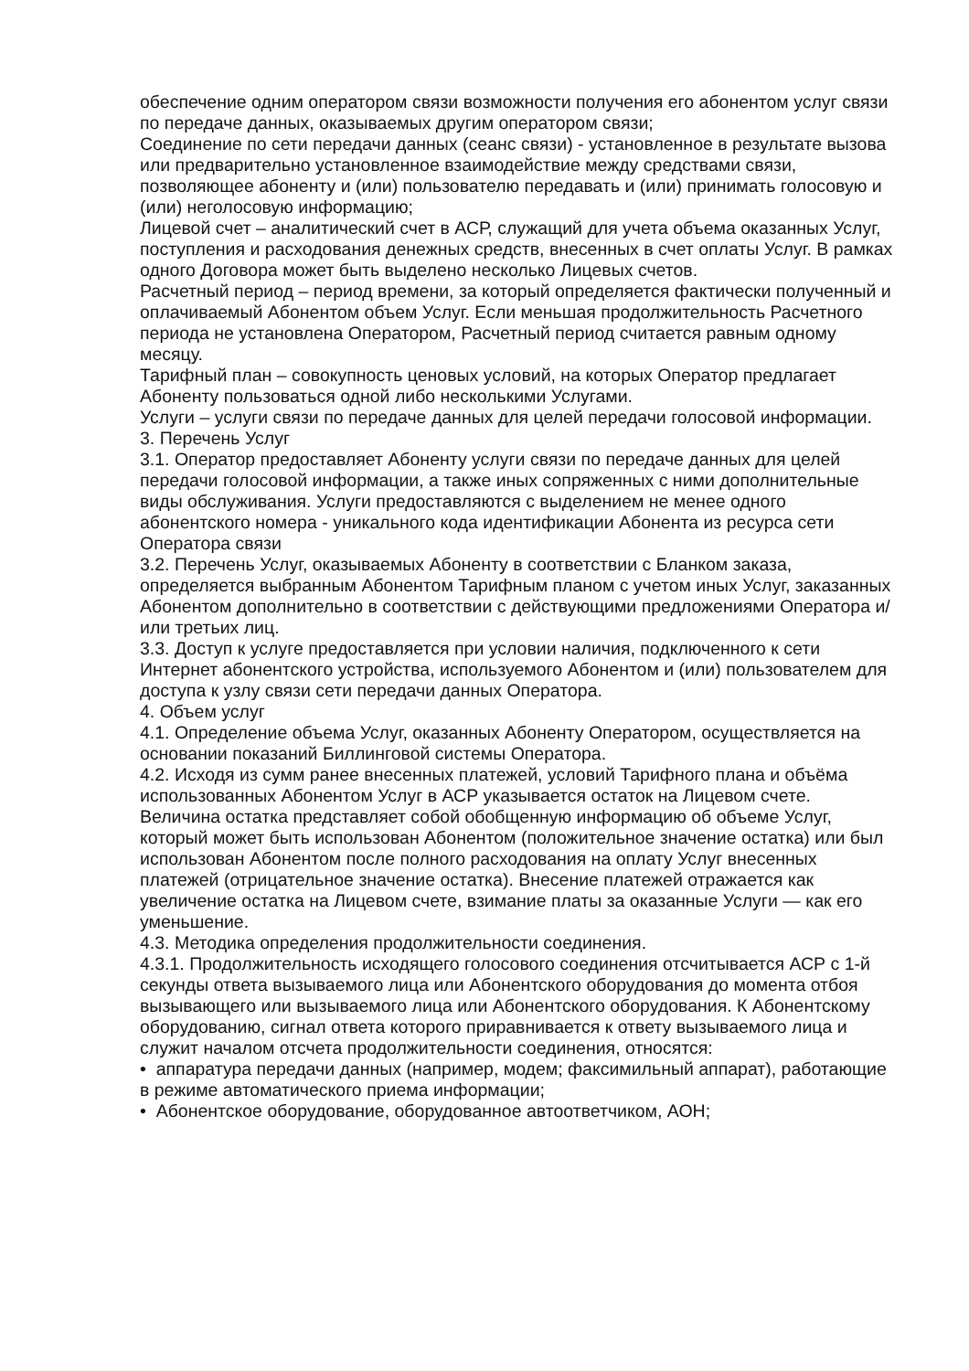обеспечение одним оператором связи возможности получения его абонентом услуг связи по передаче данных, оказываемых другим оператором связи;
Соединение по сети передачи данных (сеанс связи) - установленное в результате вызова или предварительно установленное взаимодействие между средствами связи, позволяющее абоненту и (или) пользователю передавать и (или) принимать голосовую и (или) неголосовую информацию;
Лицевой счет – аналитический счет в АСР, служащий для учета объема оказанных Услуг, поступления и расходования денежных средств, внесенных в счет оплаты Услуг. В рамках одного Договора может быть выделено несколько Лицевых счетов.
Расчетный период – период времени, за который определяется фактически полученный и оплачиваемый Абонентом объем Услуг. Если меньшая продолжительность Расчетного периода не установлена Оператором, Расчетный период считается равным одному месяцу.
Тарифный план – совокупность ценовых условий, на которых Оператор предлагает Абоненту пользоваться одной либо несколькими Услугами.
Услуги – услуги связи по передаче данных для целей передачи голосовой информации.
3. Перечень Услуг
3.1. Оператор предоставляет Абоненту услуги связи по передаче данных для целей передачи голосовой информации, а также иных сопряженных с ними дополнительные виды обслуживания. Услуги предоставляются с выделением не менее одного абонентского номера - уникального кода идентификации Абонента из ресурса сети Оператора связи
3.2. Перечень Услуг, оказываемых Абоненту в соответствии с Бланком заказа, определяется выбранным Абонентом Тарифным планом с учетом иных Услуг, заказанных Абонентом дополнительно в соответствии с действующими предложениями Оператора и/или третьих лиц.
3.3. Доступ к услуге предоставляется при условии наличия, подключенного к сети Интернет абонентского устройства, используемого Абонентом и (или) пользователем для доступа к узлу связи сети передачи данных Оператора.
4. Объем услуг
4.1. Определение объема Услуг, оказанных Абоненту Оператором, осуществляется на основании показаний Биллинговой системы Оператора.
4.2. Исходя из сумм ранее внесенных платежей, условий Тарифного плана и объёма использованных Абонентом Услуг в АСР указывается остаток на Лицевом счете. Величина остатка представляет собой обобщенную информацию об объеме Услуг, который может быть использован Абонентом (положительное значение остатка) или был использован Абонентом после полного расходования на оплату Услуг внесенных платежей (отрицательное значение остатка). Внесение платежей отражается как увеличение остатка на Лицевом счете, взимание платы за оказанные Услуги — как его уменьшение.
4.3. Методика определения продолжительности соединения.
4.3.1. Продолжительность исходящего голосового соединения отсчитывается АСР с 1-й секунды ответа вызываемого лица или Абонентского оборудования до момента отбоя вызывающего или вызываемого лица или Абонентского оборудования. К Абонентскому оборудованию, сигнал ответа которого приравнивается к ответу вызываемого лица и служит началом отсчета продолжительности соединения, относятся:
• аппаратура передачи данных (например, модем; факсимильный аппарат), работающие в режиме автоматического приема информации;
• Абонентское оборудование, оборудованное автоответчиком, АОН;